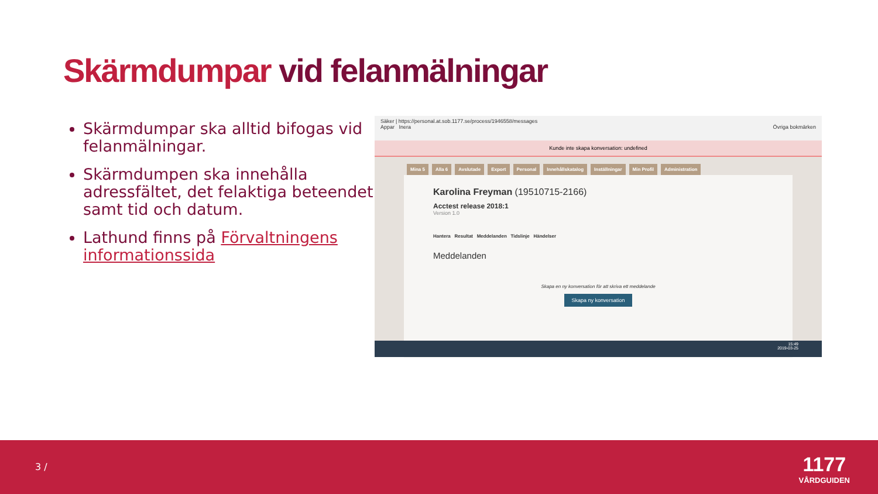Skärmdumpar vid felanmälningar
Skärmdumpar ska alltid bifogas vid felanmälningar.
Skärmdumpen ska innehålla adressfältet, det felaktiga beteendet samt tid och datum.
Lathund finns på Förvaltningens informationssida
Säker | https://personal.at.sob.1177.se/process/1946558/messages
Appar Inera Övriga bokmärken
Kunde inte skapa konversation: undefined
Mina 5 Alla 6 Avslutade Export Personal Innehållskatalog Inställningar Min Profil Administration
Karolina Freyman (19510715-2166)
Acctest release 2018:1
Version 1.0
Hantera Resultat Meddelanden Tidslinje Händelser
Meddelanden
Skapa en ny konversation för att skriva ett meddelande
Skapa ny konversation
15:49
2019-03-25
3 /
1177
VÅRDGUIDEN